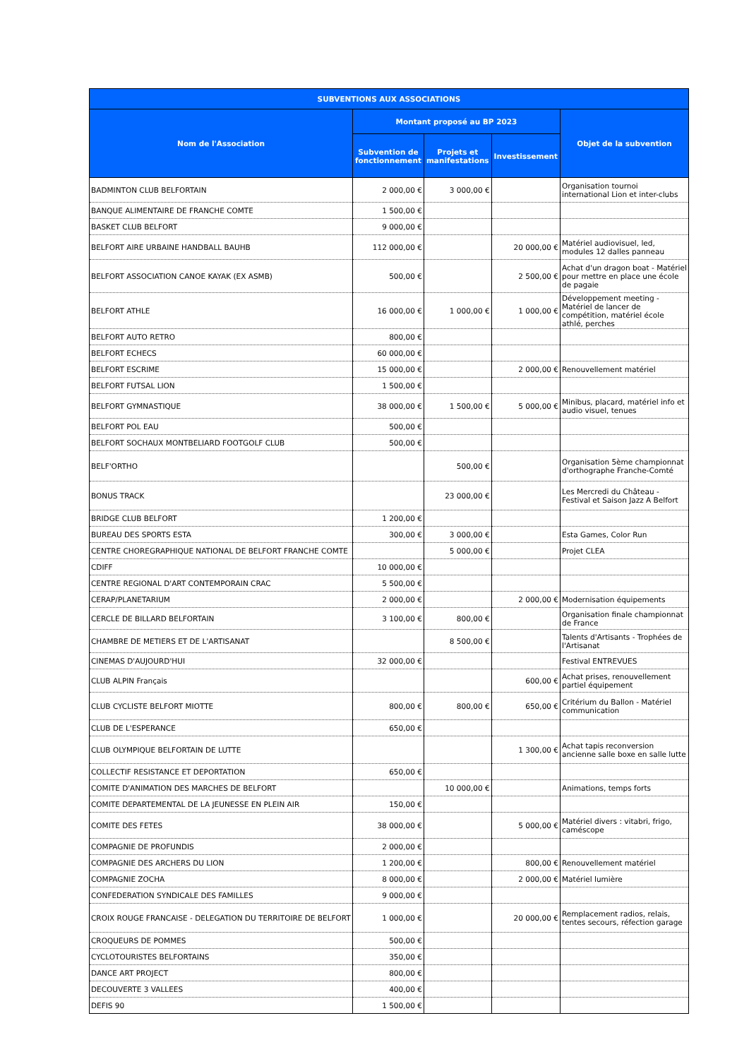| SUBVENTIONS AUX ASSOCIATIONS | | | | |
| --- | --- | --- | --- | --- |
| Nom de l'Association | Montant proposé au BP 2023 | | | Objet de la subvention |
| | Subvention de fonctionnement | Projets et manifestations | Investissement | |
| BADMINTON CLUB BELFORTAIN | 2 000,00 € | 3 000,00 € | | Organisation tournoi international Lion et inter-clubs |
| BANQUE ALIMENTAIRE DE FRANCHE COMTE | 1 500,00 € | | | |
| BASKET CLUB BELFORT | 9 000,00 € | | | |
| BELFORT AIRE URBAINE HANDBALL BAUHB | 112 000,00 € | | 20 000,00 € | Matériel audiovisuel, led, modules 12 dalles panneau |
| BELFORT ASSOCIATION CANOE KAYAK (EX ASMB) | 500,00 € | | 2 500,00 € | Achat d'un dragon boat - Matériel pour mettre en place une école de pagaie |
| BELFORT ATHLE | 16 000,00 € | 1 000,00 € | 1 000,00 € | Développement meeting - Matériel de lancer de compétition, matériel école athlé, perches |
| BELFORT AUTO RETRO | 800,00 € | | | |
| BELFORT ECHECS | 60 000,00 € | | | |
| BELFORT ESCRIME | 15 000,00 € | | 2 000,00 € | Renouvellement matériel |
| BELFORT FUTSAL LION | 1 500,00 € | | | |
| BELFORT GYMNASTIQUE | 38 000,00 € | 1 500,00 € | 5 000,00 € | Minibus, placard, matériel info et audio visuel, tenues |
| BELFORT POL EAU | 500,00 € | | | |
| BELFORT SOCHAUX MONTBELIARD FOOTGOLF CLUB | 500,00 € | | | |
| BELF'ORTHO | | 500,00 € | | Organisation 5ème championnat d'orthographe Franche-Comté |
| BONUS TRACK | | 23 000,00 € | | Les Mercredi du Château - Festival et Saison Jazz A Belfort |
| BRIDGE CLUB BELFORT | 1 200,00 € | | | |
| BUREAU DES SPORTS ESTA | 300,00 € | 3 000,00 € | | Esta Games, Color Run |
| CENTRE CHOREGRAPHIQUE NATIONAL DE BELFORT FRANCHE COMTE | | 5 000,00 € | | Projet CLEA |
| CDIFF | 10 000,00 € | | | |
| CENTRE REGIONAL D'ART CONTEMPORAIN CRAC | 5 500,00 € | | | |
| CERAP/PLANETARIUM | 2 000,00 € | | 2 000,00 € | Modernisation équipements |
| CERCLE DE BILLARD BELFORTAIN | 3 100,00 € | 800,00 € | | Organisation finale championnat de France |
| CHAMBRE DE METIERS ET DE L'ARTISANAT | | 8 500,00 € | | Talents d'Artisants - Trophées de l'Artisanat |
| CINEMAS D'AUJOURD'HUI | 32 000,00 € | | | Festival ENTREVUES |
| CLUB ALPIN Français | | | 600,00 € | Achat prises, renouvellement partiel équipement |
| CLUB CYCLISTE BELFORT MIOTTE | 800,00 € | 800,00 € | 650,00 € | Critérium du Ballon - Matériel communication |
| CLUB DE L'ESPERANCE | 650,00 € | | | |
| CLUB OLYMPIQUE BELFORTAIN DE LUTTE | | | 1 300,00 € | Achat tapis reconversion ancienne salle boxe en salle lutte |
| COLLECTIF RESISTANCE ET DEPORTATION | 650,00 € | | | |
| COMITE D'ANIMATION DES MARCHES DE BELFORT | | 10 000,00 € | | Animations, temps forts |
| COMITE DEPARTEMENTAL DE LA JEUNESSE EN PLEIN AIR | 150,00 € | | | |
| COMITE DES FETES | 38 000,00 € | | 5 000,00 € | Matériel divers : vitabri, frigo, caméscope |
| COMPAGNIE DE PROFUNDIS | 2 000,00 € | | | |
| COMPAGNIE DES ARCHERS DU LION | 1 200,00 € | | 800,00 € | Renouvellement matériel |
| COMPAGNIE ZOCHA | 8 000,00 € | | 2 000,00 € | Matériel lumière |
| CONFEDERATION SYNDICALE DES FAMILLES | 9 000,00 € | | | |
| CROIX ROUGE FRANCAISE - DELEGATION DU TERRITOIRE DE BELFORT | 1 000,00 € | | 20 000,00 € | Remplacement radios, relais, tentes secours, réfection garage |
| CROQUEURS DE POMMES | 500,00 € | | | |
| CYCLOTOURISTES BELFORTAINS | 350,00 € | | | |
| DANCE ART PROJECT | 800,00 € | | | |
| DECOUVERTE 3 VALLEES | 400,00 € | | | |
| DEFIS 90 | 1 500,00 € | | | |